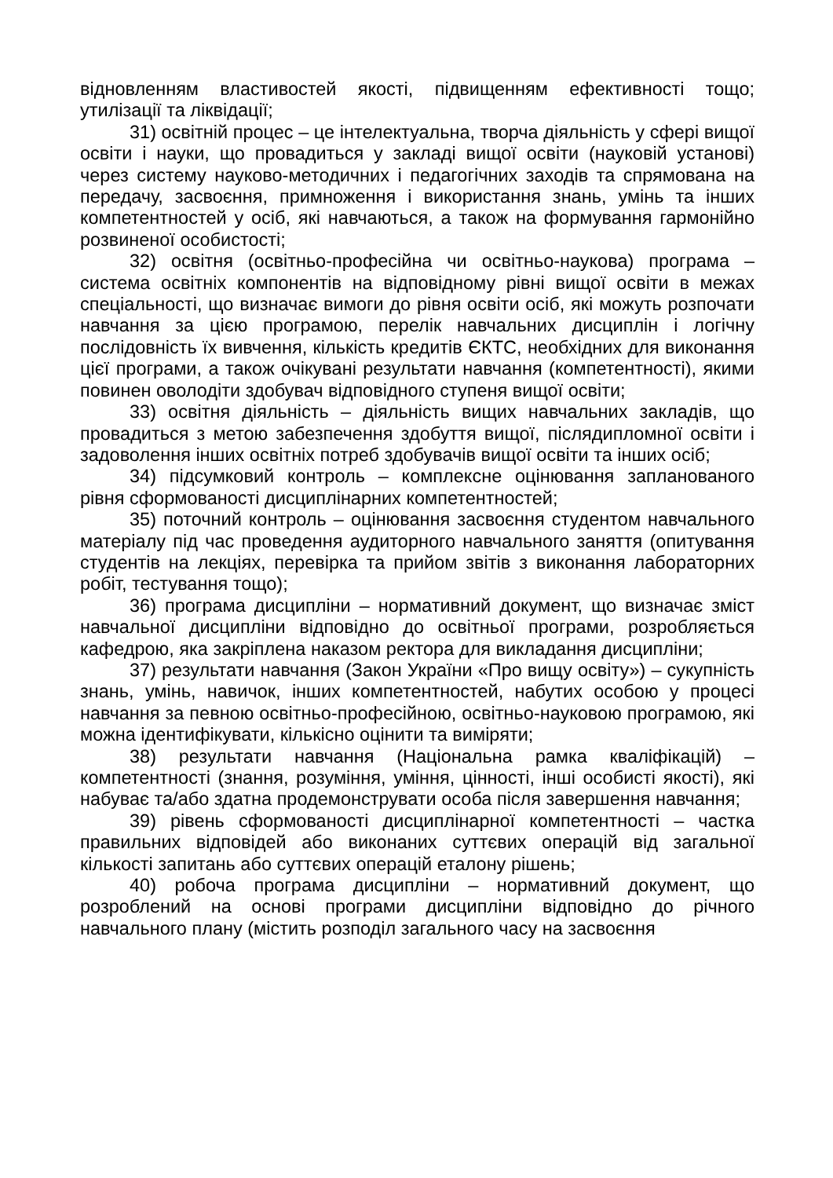відновленням властивостей якості, підвищенням ефективності тощо; утилізації та ліквідації;
31) освітній процес – це інтелектуальна, творча діяльність у сфері вищої освіти і науки, що провадиться у закладі вищої освіти (науковій установі) через систему науково-методичних і педагогічних заходів та спрямована на передачу, засвоєння, примноження і використання знань, умінь та інших компетентностей у осіб, які навчаються, а також на формування гармонійно розвиненої особистості;
32) освітня (освітньо-професійна чи освітньо-наукова) програма – система освітніх компонентів на відповідному рівні вищої освіти в межах спеціальності, що визначає вимоги до рівня освіти осіб, які можуть розпочати навчання за цією програмою, перелік навчальних дисциплін і логічну послідовність їх вивчення, кількість кредитів ЄКТС, необхідних для виконання цієї програми, а також очікувані результати навчання (компетентності), якими повинен оволодіти здобувач відповідного ступеня вищої освіти;
33) освітня діяльність – діяльність вищих навчальних закладів, що провадиться з метою забезпечення здобуття вищої, післядипломної освіти і задоволення інших освітніх потреб здобувачів вищої освіти та інших осіб;
34) підсумковий контроль – комплексне оцінювання запланованого рівня сформованості дисциплінарних компетентностей;
35) поточний контроль – оцінювання засвоєння студентом навчального матеріалу під час проведення аудиторного навчального заняття (опитування студентів на лекціях, перевірка та прийом звітів з виконання лабораторних робіт, тестування тощо);
36) програма дисципліни – нормативний документ, що визначає зміст навчальної дисципліни відповідно до освітньої програми, розробляється кафедрою, яка закріплена наказом ректора для викладання дисципліни;
37) результати навчання (Закон України «Про вищу освіту») – сукупність знань, умінь, навичок, інших компетентностей, набутих особою у процесі навчання за певною освітньо-професійною, освітньо-науковою програмою, які можна ідентифікувати, кількісно оцінити та виміряти;
38) результати навчання (Національна рамка кваліфікацій) – компетентності (знання, розуміння, уміння, цінності, інші особисті якості), які набуває та/або здатна продемонструвати особа після завершення навчання;
39) рівень сформованості дисциплінарної компетентності – частка правильних відповідей або виконаних суттєвих операцій від загальної кількості запитань або суттєвих операцій еталону рішень;
40) робоча програма дисципліни – нормативний документ, що розроблений на основі програми дисципліни відповідно до річного навчального плану (містить розподіл загального часу на засвоєння